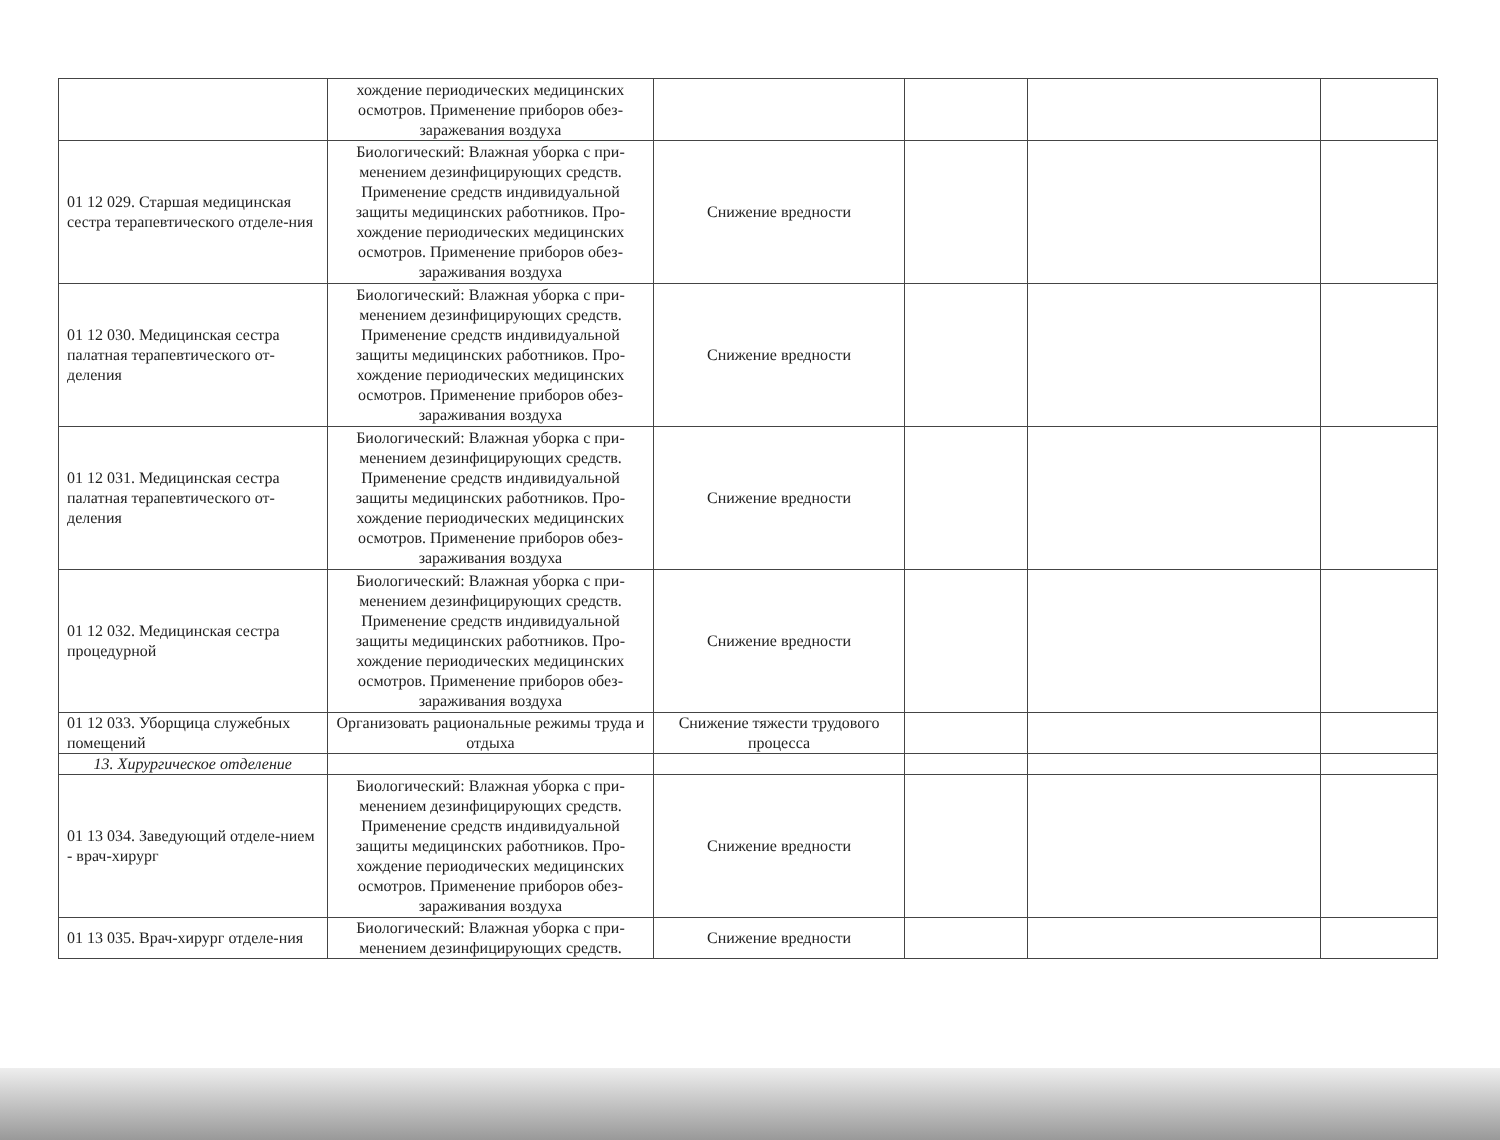| | хождение периодических медицинских осмотров. Применение приборов обез-заражевания воздуха | | | | |
| 01 12 029. Старшая медицинская сестра терапевтического отделе-ния | Биологический: Влажная уборка с при-менением дезинфицирующих средств. Применение средств индивидуальной защиты медицинских работников. Про-хождение периодических медицинских осмотров. Применение приборов обез-зараживания воздуха | Снижение вредности | | | |
| 01 12 030. Медицинская сестра палатная терапевтического от-деления | Биологический: Влажная уборка с при-менением дезинфицирующих средств. Применение средств индивидуальной защиты медицинских работников. Про-хождение периодических медицинских осмотров. Применение приборов обез-зараживания воздуха | Снижение вредности | | | |
| 01 12 031. Медицинская сестра палатная терапевтического от-деления | Биологический: Влажная уборка с при-менением дезинфицирующих средств. Применение средств индивидуальной защиты медицинских работников. Про-хождение периодических медицинских осмотров. Применение приборов обез-зараживания воздуха | Снижение вредности | | | |
| 01 12 032. Медицинская сестра процедурной | Биологический: Влажная уборка с при-менением дезинфицирующих средств. Применение средств индивидуальной защиты медицинских работников. Про-хождение периодических медицинских осмотров. Применение приборов обез-зараживания воздуха | Снижение вредности | | | |
| 01 12 033. Уборщица служебных помещений | Организовать рациональные режимы труда и отдыха | Снижение тяжести трудового процесса | | | |
| 13. Хирургическое отделение | | | | | |
| 01 13 034. Заведующий отделе-нием - врач-хирург | Биологический: Влажная уборка с при-менением дезинфицирующих средств. Применение средств индивидуальной защиты медицинских работников. Про-хождение периодических медицинских осмотров. Применение приборов обез-зараживания воздуха | Снижение вредности | | | |
| 01 13 035. Врач-хирург отделе-ния | Биологический: Влажная уборка с при-менением дезинфицирующих средств. | Снижение вредности | | | |